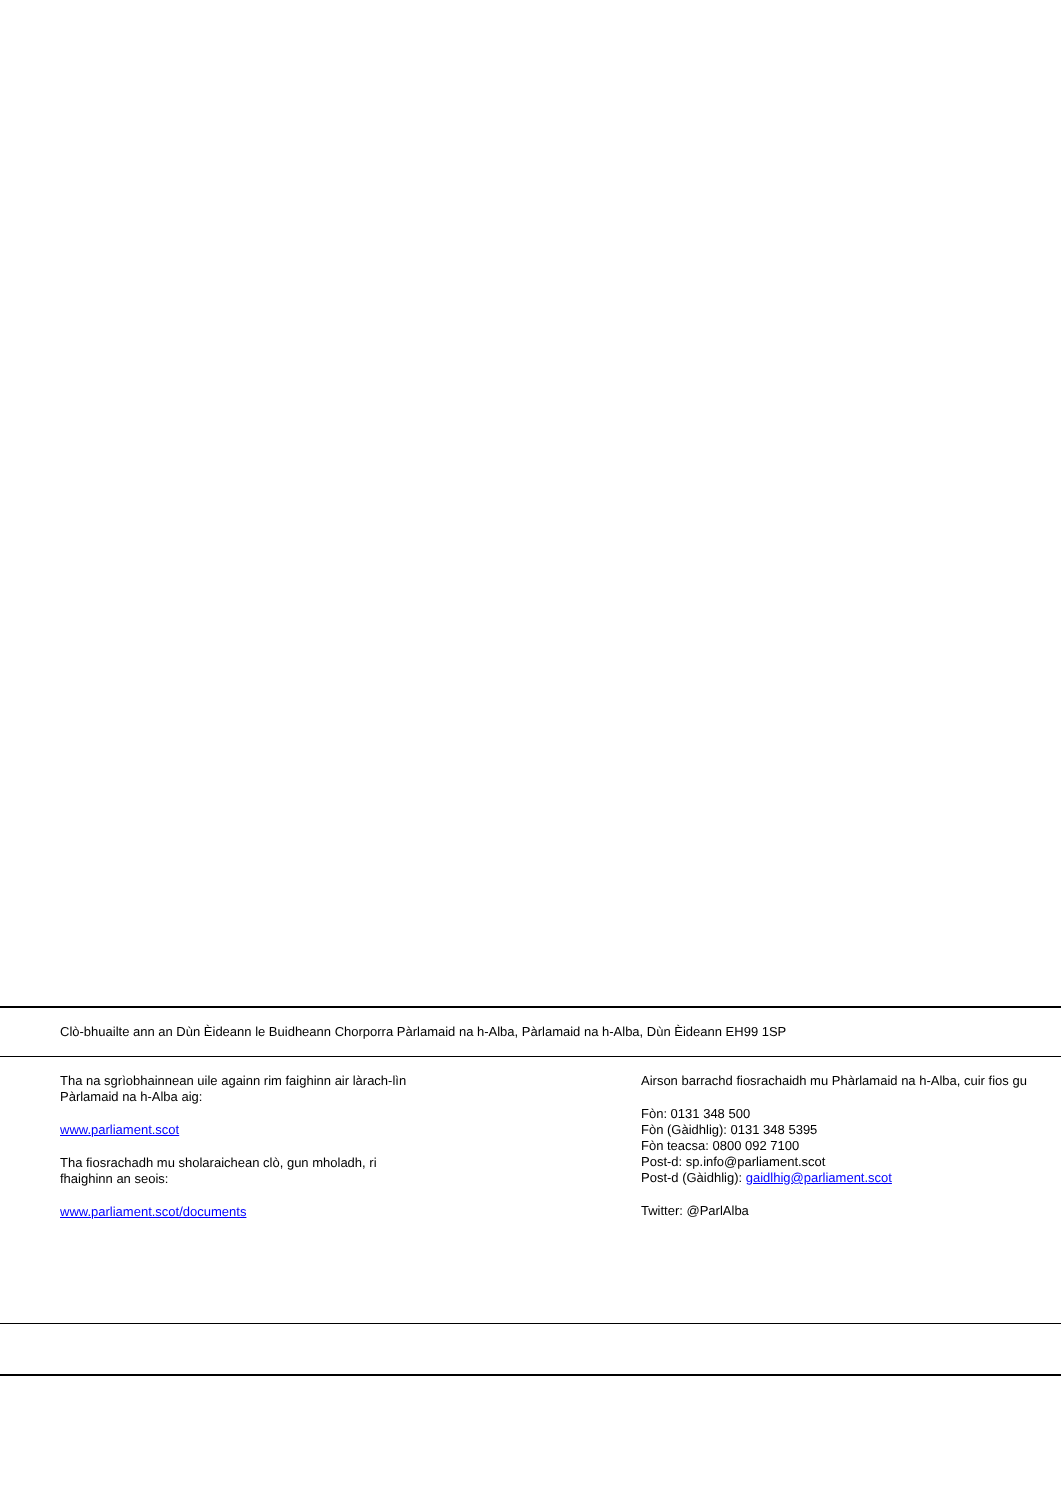Clò-bhuailte ann an Dùn Èideann le Buidheann Chorporra Pàrlamaid na h-Alba, Pàrlamaid na h-Alba, Dùn Èideann EH99 1SP
Tha na sgrìobhainnean uile againn rim faighinn air làrach-lìn Pàrlamaid na h-Alba aig:
www.parliament.scot
Tha fiosrachadh mu sholaraichean clò, gun mholadh, ri fhaighinn an seois:
www.parliament.scot/documents
Airson barrachd fiosrachaidh mu Phàrlamaid na h-Alba, cuir fios gu
Fòn: 0131 348 500
Fòn (Gàidhlig): 0131 348 5395
Fòn teacsa: 0800 092 7100
Post-d: sp.info@parliament.scot
Post-d (Gàidhlig): gaidlhig@parliament.scot
Twitter: @ParlAlba